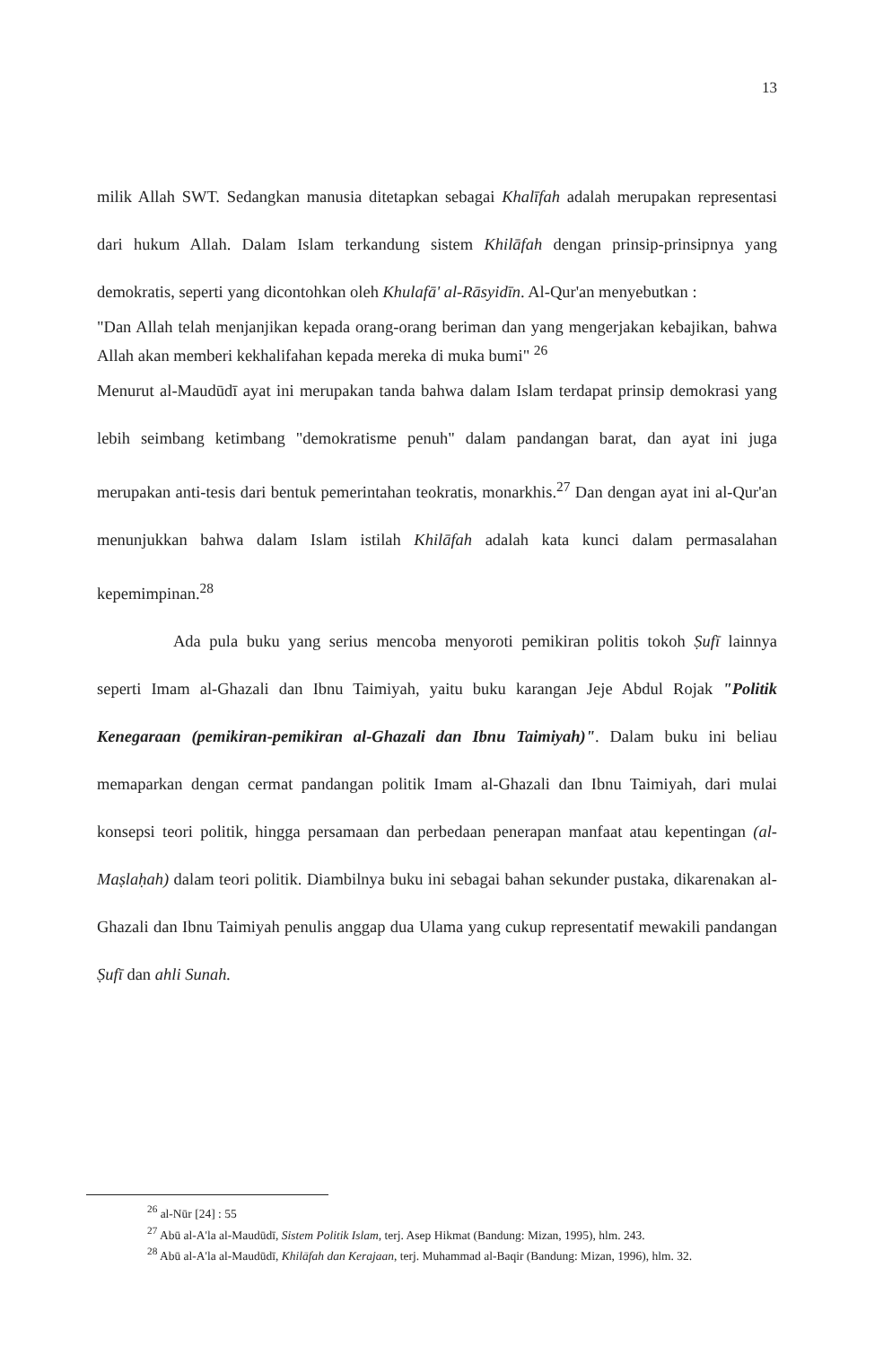13
milik Allah SWT. Sedangkan manusia ditetapkan sebagai Khalīfah adalah merupakan representasi dari hukum Allah. Dalam Islam terkandung sistem Khilāfah dengan prinsip-prinsipnya yang demokratis, seperti yang dicontohkan oleh Khulafā' al-Rāsyidīn. Al-Qur'an menyebutkan :
"Dan Allah telah menjanjikan kepada orang-orang beriman dan yang mengerjakan kebajikan, bahwa Allah akan memberi kekhalifahan kepada mereka di muka bumi" <sup>26</sup>
Menurut al-Maudūdī ayat ini merupakan tanda bahwa dalam Islam terdapat prinsip demokrasi yang lebih seimbang ketimbang "demokratisme penuh" dalam pandangan barat, dan ayat ini juga merupakan anti-tesis dari bentuk pemerintahan teokratis, monarkhis.<sup>27</sup> Dan dengan ayat ini al-Qur'an menunjukkan bahwa dalam Islam istilah Khilāfah adalah kata kunci dalam permasalahan kepemimpinan.<sup>28</sup>
Ada pula buku yang serius mencoba menyoroti pemikiran politis tokoh Ṣufī lainnya seperti Imam al-Ghazali dan Ibnu Taimiyah, yaitu buku karangan Jeje Abdul Rojak "Politik Kenegaraan (pemikiran-pemikiran al-Ghazali dan Ibnu Taimiyah)". Dalam buku ini beliau memaparkan dengan cermat pandangan politik Imam al-Ghazali dan Ibnu Taimiyah, dari mulai konsepsi teori politik, hingga persamaan dan perbedaan penerapan manfaat atau kepentingan (al-Maṣlaḥah) dalam teori politik. Diambilnya buku ini sebagai bahan sekunder pustaka, dikarenakan al-Ghazali dan Ibnu Taimiyah penulis anggap dua Ulama yang cukup representatif mewakili pandangan Ṣufī dan ahli Sunah.
<sup>26</sup> al-Nūr [24] : 55
<sup>27</sup> Abū al-A'la al-Maudūdī, Sistem Politik Islam, terj. Asep Hikmat (Bandung: Mizan, 1995), hlm. 243.
<sup>28</sup> Abū al-A'la al-Maudūdī, Khilāfah dan Kerajaan, terj. Muhammad al-Baqir (Bandung: Mizan, 1996), hlm. 32.